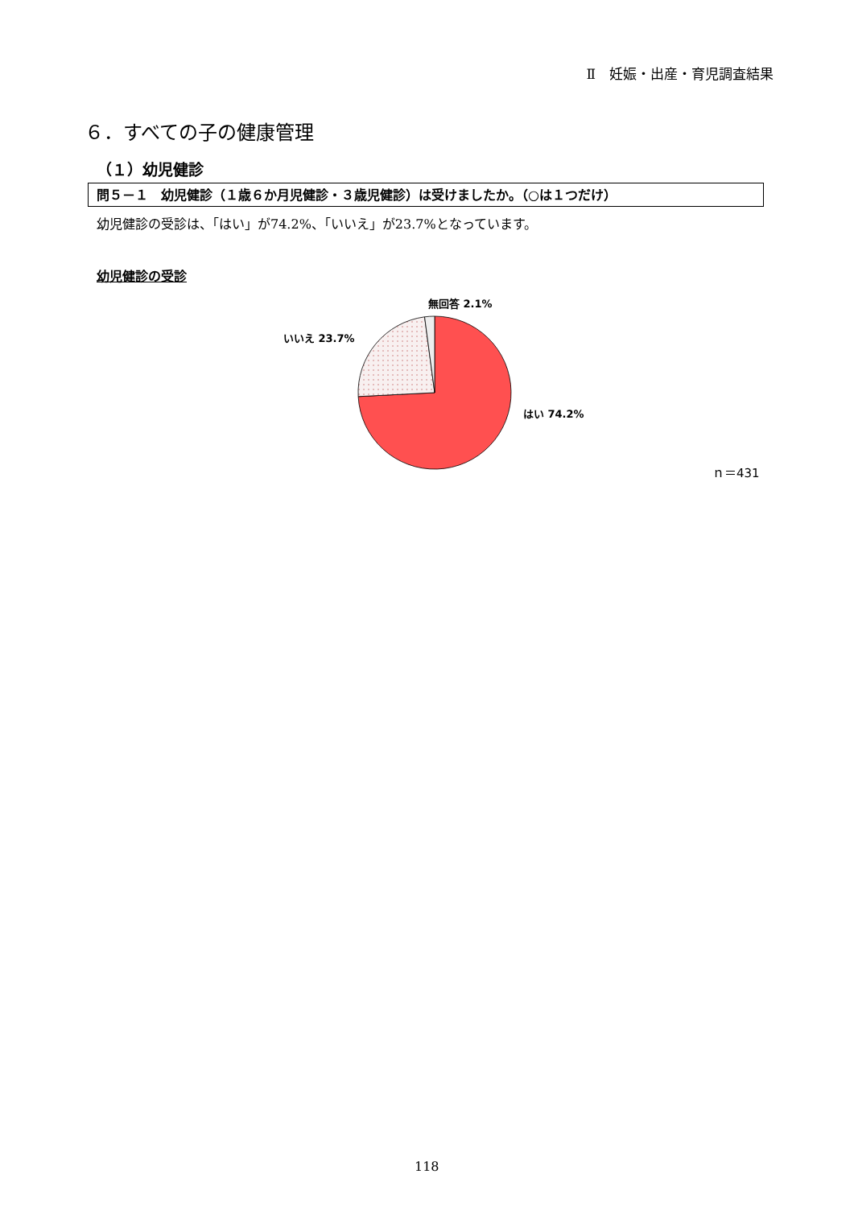Ⅱ　妊娠・出産・育児調査結果
６．すべての子の健康管理
（１）幼児健診
問５－１　幼児健診（１歳６か月児健診・３歳児健診）は受けましたか。（○は１つだけ）
幼児健診の受診は、「はい」が74.2%、「いいえ」が23.7%となっています。
幼児健診の受診
無回答 2.1%
いいえ 23.7%
はい 74.2%
ｎ＝431
118